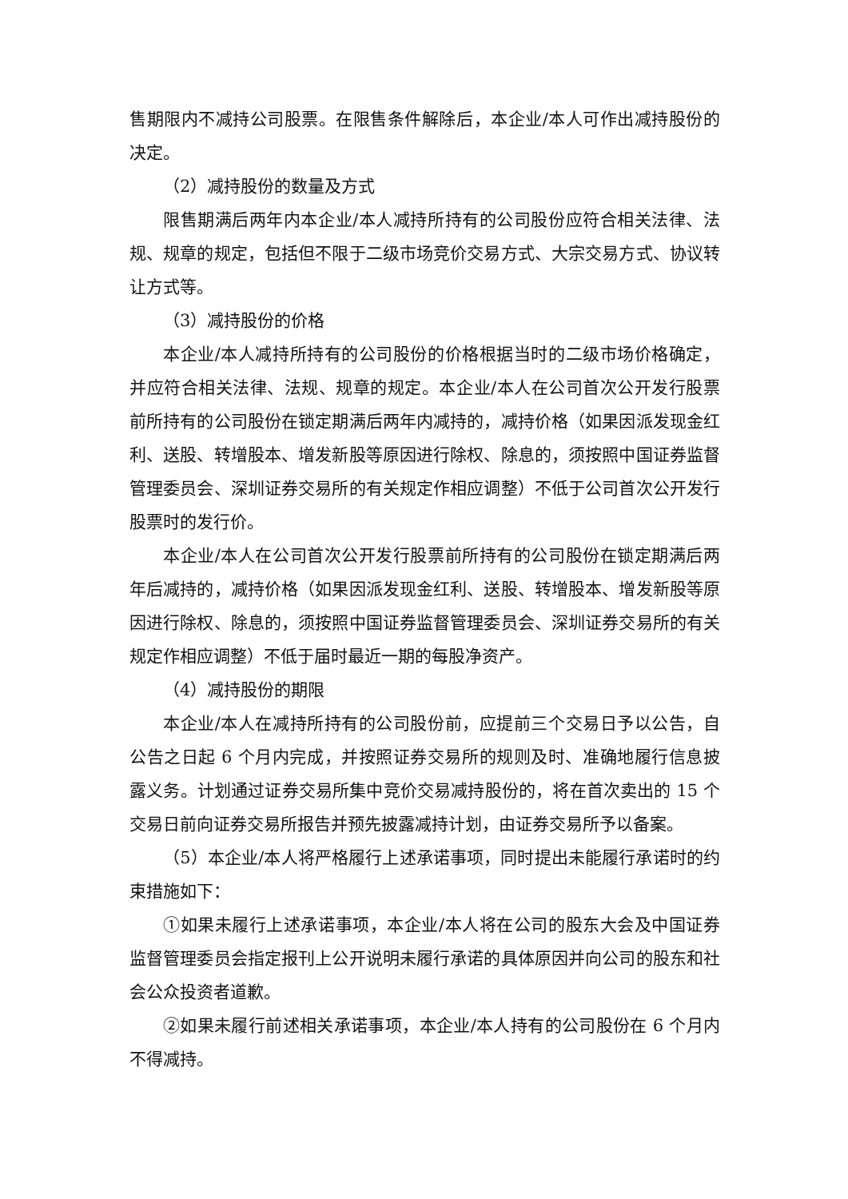售期限内不减持公司股票。在限售条件解除后，本企业/本人可作出减持股份的决定。
（2）减持股份的数量及方式
限售期满后两年内本企业/本人减持所持有的公司股份应符合相关法律、法规、规章的规定，包括但不限于二级市场竞价交易方式、大宗交易方式、协议转让方式等。
（3）减持股份的价格
本企业/本人减持所持有的公司股份的价格根据当时的二级市场价格确定，并应符合相关法律、法规、规章的规定。本企业/本人在公司首次公开发行股票前所持有的公司股份在锁定期满后两年内减持的，减持价格（如果因派发现金红利、送股、转增股本、增发新股等原因进行除权、除息的，须按照中国证券监督管理委员会、深圳证券交易所的有关规定作相应调整）不低于公司首次公开发行股票时的发行价。
本企业/本人在公司首次公开发行股票前所持有的公司股份在锁定期满后两年后减持的，减持价格（如果因派发现金红利、送股、转增股本、增发新股等原因进行除权、除息的，须按照中国证券监督管理委员会、深圳证券交易所的有关规定作相应调整）不低于届时最近一期的每股净资产。
（4）减持股份的期限
本企业/本人在减持所持有的公司股份前，应提前三个交易日予以公告，自公告之日起 6 个月内完成，并按照证券交易所的规则及时、准确地履行信息披露义务。计划通过证券交易所集中竞价交易减持股份的，将在首次卖出的 15 个交易日前向证券交易所报告并预先披露减持计划，由证券交易所予以备案。
（5）本企业/本人将严格履行上述承诺事项，同时提出未能履行承诺时的约束措施如下：
①如果未履行上述承诺事项，本企业/本人将在公司的股东大会及中国证券监督管理委员会指定报刊上公开说明未履行承诺的具体原因并向公司的股东和社会公众投资者道歉。
②如果未履行前述相关承诺事项，本企业/本人持有的公司股份在 6 个月内不得减持。